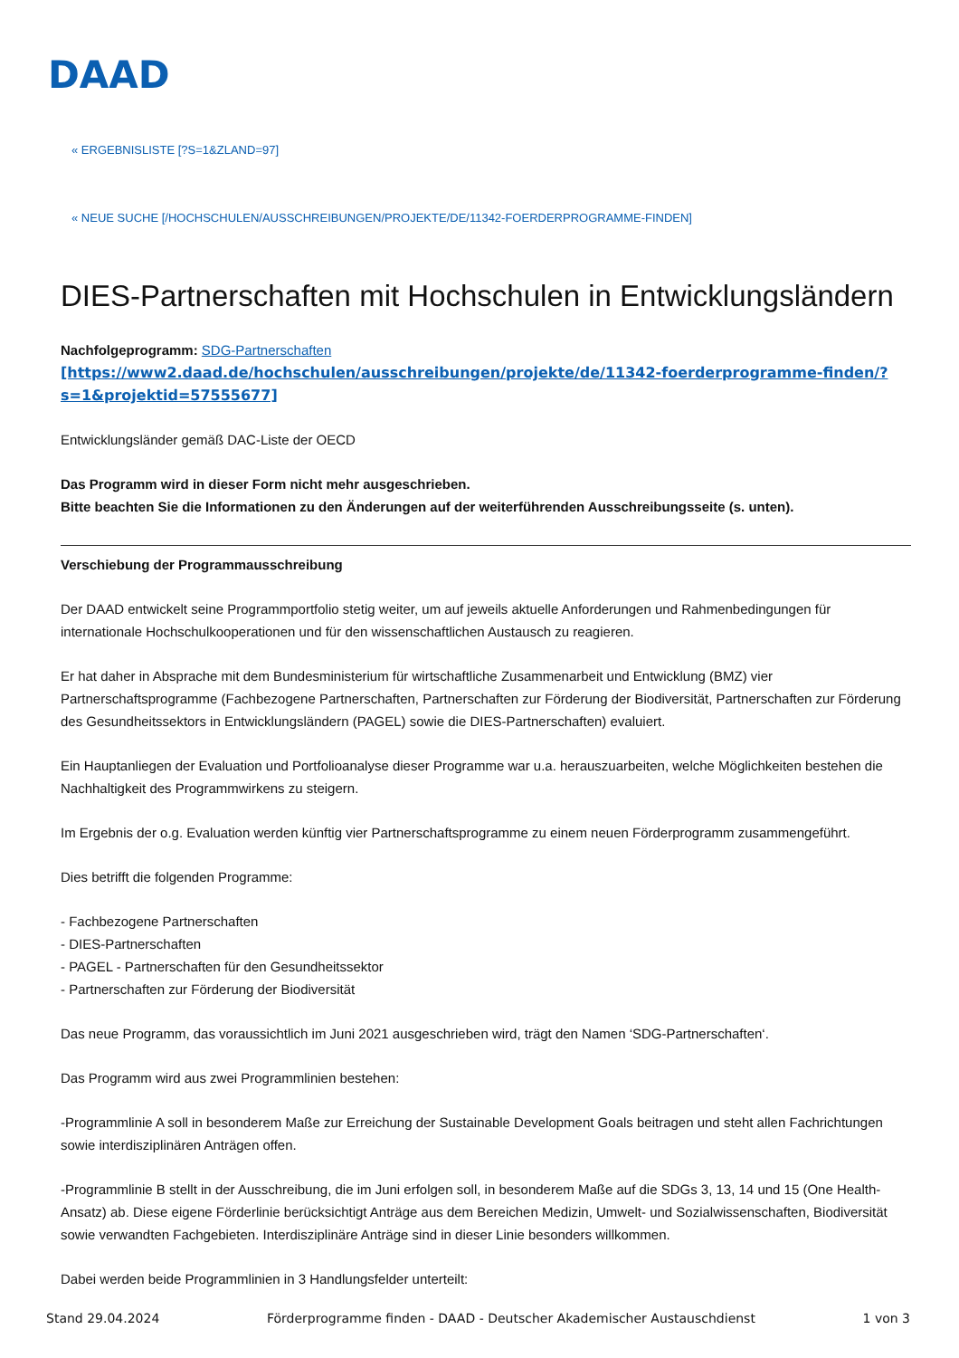DAAD
« ERGEBNISLISTE [?S=1&ZLAND=97]
« NEUE SUCHE [/HOCHSCHULEN/AUSSCHREIBUNGEN/PROJEKTE/DE/11342-FOERDERPROGRAMME-FINDEN]
DIES-Partnerschaften mit Hochschulen in Entwicklungsländern
Nachfolgeprogramm: SDG-Partnerschaften
[https://www2.daad.de/hochschulen/ausschreibungen/projekte/de/11342-foerderprogramme-finden/?s=1&projektid=57555677]
Entwicklungsländer gemäß DAC-Liste der OECD
Das Programm wird in dieser Form nicht mehr ausgeschrieben.
Bitte beachten Sie die Informationen zu den Änderungen auf der weiterführenden Ausschreibungsseite (s. unten).
Verschiebung der Programmausschreibung
Der DAAD entwickelt seine Programmportfolio stetig weiter, um auf jeweils aktuelle Anforderungen und Rahmenbedingungen für internationale Hochschulkooperationen und für den wissenschaftlichen Austausch zu reagieren.
Er hat daher in Absprache mit dem Bundesministerium für wirtschaftliche Zusammenarbeit und Entwicklung (BMZ) vier Partnerschaftsprogramme (Fachbezogene Partnerschaften, Partnerschaften zur Förderung der Biodiversität, Partnerschaften zur Förderung des Gesundheitssektors in Entwicklungsländern (PAGEL) sowie die DIES-Partnerschaften) evaluiert.
Ein Hauptanliegen der Evaluation und Portfolioanalyse dieser Programme war u.a. herauszuarbeiten, welche Möglichkeiten bestehen die Nachhaltigkeit des Programmwirkens zu steigern.
Im Ergebnis der o.g. Evaluation werden künftig vier Partnerschaftsprogramme zu einem neuen Förderprogramm zusammengeführt.
Dies betrifft die folgenden Programme:
- Fachbezogene Partnerschaften
- DIES-Partnerschaften
- PAGEL - Partnerschaften für den Gesundheitssektor
- Partnerschaften zur Förderung der Biodiversität
Das neue Programm, das voraussichtlich im Juni 2021 ausgeschrieben wird, trägt den Namen ‘SDG-Partnerschaften‘.
Das Programm wird aus zwei Programmlinien bestehen:
-Programmlinie A soll in besonderem Maße zur Erreichung der Sustainable Development Goals beitragen und steht allen Fachrichtungen sowie interdisziplinären Anträgen offen.
-Programmlinie B stellt in der Ausschreibung, die im Juni erfolgen soll, in besonderem Maße auf die SDGs 3, 13, 14 und 15 (One Health-Ansatz) ab. Diese eigene Förderlinie berücksichtigt Anträge aus dem Bereichen Medizin, Umwelt- und Sozialwissenschaften, Biodiversität sowie verwandten Fachgebieten. Interdisziplinäre Anträge sind in dieser Linie besonders willkommen.
Dabei werden beide Programmlinien in 3 Handlungsfelder unterteilt:
Stand 29.04.2024 Förderprogramme finden - DAAD - Deutscher Akademischer Austauschdienst 1 von 3